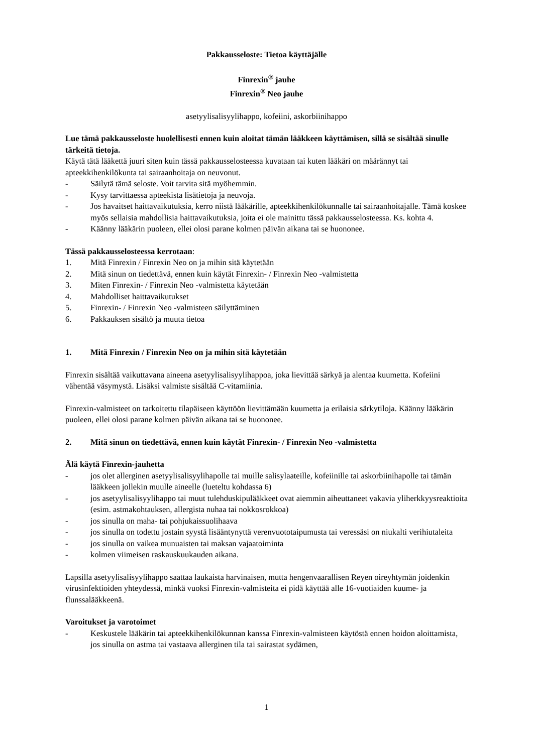Pakkausseloste: Tietoa käyttäjälle
Finrexin<sup>®</sup> jauhe
Finrexin<sup>®</sup> Neo jauhe
asetyylisalisyylihappo, kofeiini, askorbiinihappo
Lue tämä pakkausseloste huolellisesti ennen kuin aloitat tämän lääkkeen käyttämisen, sillä se sisältää sinulle tärkeitä tietoja.
Käytä tätä lääkettä juuri siten kuin tässä pakkausselosteessa kuvataan tai kuten lääkäri on määrännyt tai apteekkihenkilökunta tai sairaanhoitaja on neuvonut.
- Säilytä tämä seloste. Voit tarvita sitä myöhemmin.
- Kysy tarvittaessa apteekista lisätietoja ja neuvoja.
- Jos havaitset haittavaikutuksia, kerro niistä lääkärille, apteekkihenkilökunnalle tai sairaanhoitajalle. Tämä koskee myös sellaisia mahdollisia haittavaikutuksia, joita ei ole mainittu tässä pakkausselosteessa. Ks. kohta 4.
- Käänny lääkärin puoleen, ellei olosi parane kolmen päivän aikana tai se huononee.
Tässä pakkausselosteessa kerrotaan:
1. Mitä Finrexin / Finrexin Neo on ja mihin sitä käytetään
2. Mitä sinun on tiedettävä, ennen kuin käytät Finrexin- / Finrexin Neo -valmistetta
3. Miten Finrexin- / Finrexin Neo -valmistetta käytetään
4. Mahdolliset haittavaikutukset
5. Finrexin- / Finrexin Neo -valmisteen säilyttäminen
6. Pakkauksen sisältö ja muuta tietoa
1. Mitä Finrexin / Finrexin Neo on ja mihin sitä käytetään
Finrexin sisältää vaikuttavana aineena asetyylisalisyylihappoa, joka lievittää särkyä ja alentaa kuumetta. Kofeiini vähentää väsymystä. Lisäksi valmiste sisältää C-vitamiinia.
Finrexin-valmisteet on tarkoitettu tilapäiseen käyttöön lievittämään kuumetta ja erilaisia särkytiloja. Käänny lääkärin puoleen, ellei olosi parane kolmen päivän aikana tai se huononee.
2. Mitä sinun on tiedettävä, ennen kuin käytät Finrexin- / Finrexin Neo -valmistetta
Älä käytä Finrexin-jauhetta
- jos olet allerginen asetyylisalisyylihapolle tai muille salisylaateille, kofeiinille tai askorbiinihapolle tai tämän lääkkeen jollekin muulle aineelle (lueteltu kohdassa 6)
- jos asetyylisalisyylihappo tai muut tulehduskipulääkkeet ovat aiemmin aiheuttaneet vakavia yliherkkyysreaktioita (esim. astmakohtauksen, allergista nuhaa tai nokkosrokkoa)
- jos sinulla on maha- tai pohjukaissuolihaava
- jos sinulla on todettu jostain syystä lisääntynyttä verenvuototaipumusta tai veressäsi on niukalti verihiutaleita
- jos sinulla on vaikea munuaisten tai maksan vajaatoiminta
- kolmen viimeisen raskauskuukauden aikana.
Lapsilla asetyylisalisyylihappo saattaa laukaista harvinaisen, mutta hengenvaarallisen Reyen oireyhtymän joidenkin virusinfektioiden yhteydessä, minkä vuoksi Finrexin-valmisteita ei pidä käyttää alle 16-vuotiaiden kuume- ja flunssalääkkeenä.
Varoitukset ja varotoimet
- Keskustele lääkärin tai apteekkihenkilökunnan kanssa Finrexin-valmisteen käytöstä ennen hoidon aloittamista, jos sinulla on astma tai vastaava allerginen tila tai sairastat sydämen,
1